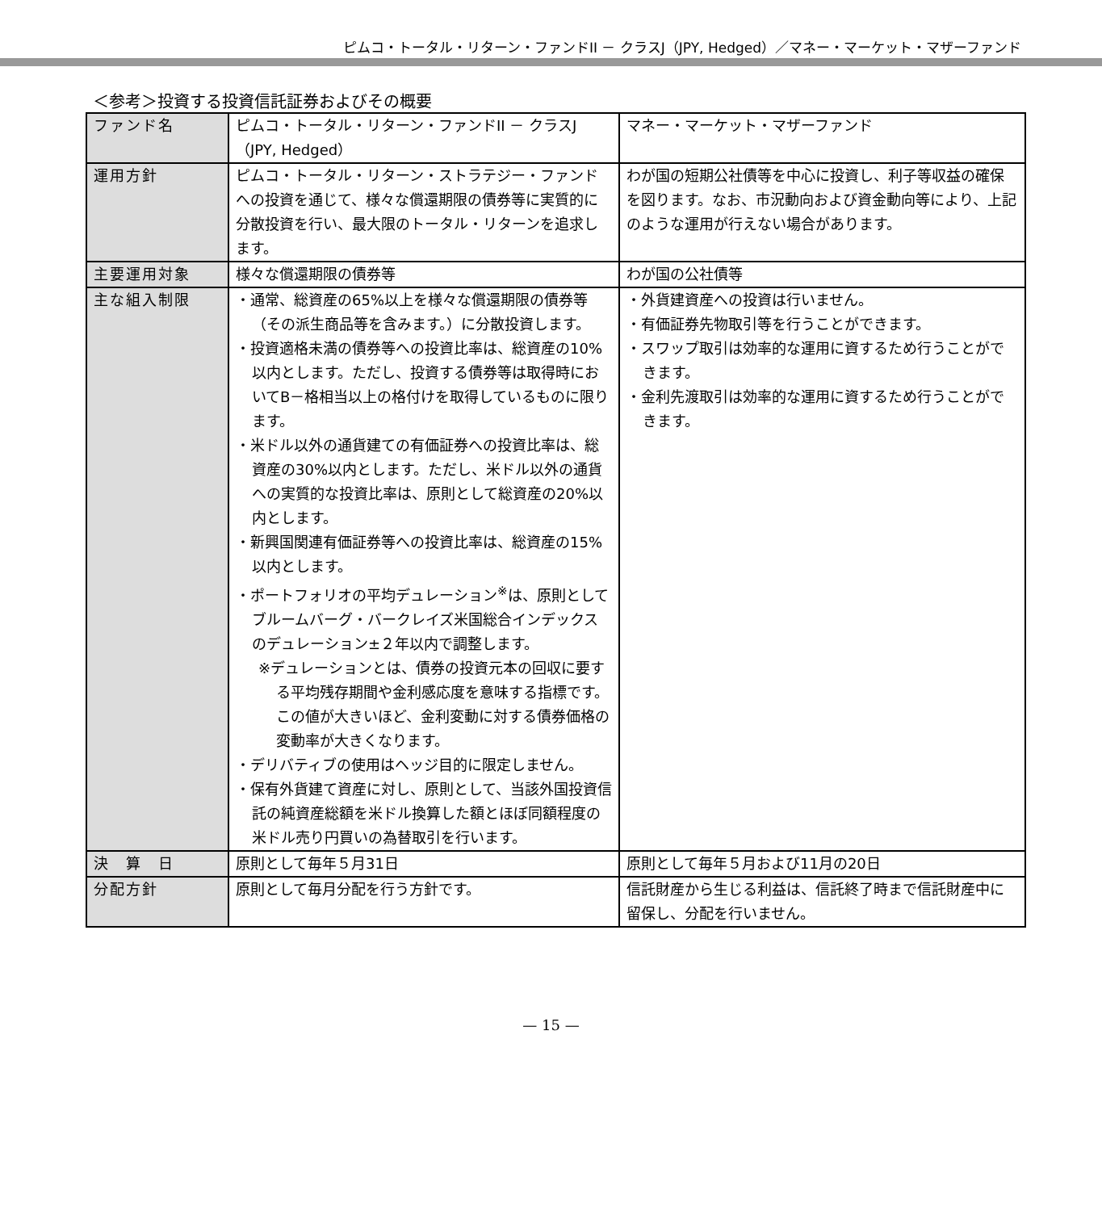ピムコ・トータル・リターン・ファンドII － クラスJ（JPY, Hedged）／マネー・マーケット・マザーファンド
＜参考＞投資する投資信託証券およびその概要
| ファンド名 | ピムコ・トータル・リターン・ファンドII － クラスJ（JPY, Hedged） | マネー・マーケット・マザーファンド |
| 運用方針 | ピムコ・トータル・リターン・ストラテジー・ファンドへの投資を通じて、様々な償還期限の債券等に実質的に分散投資を行い、最大限のトータル・リターンを追求します。 | わが国の短期公社債等を中心に投資し、利子等収益の確保を図ります。なお、市況動向および資金動向等により、上記のような運用が行えない場合があります。 |
| 主要運用対象 | 様々な償還期限の債券等 | わが国の公社債等 |
| 主な組入制限 | ・通常、総資産の65%以上を様々な償還期限の債券等（その派生商品等を含みます。）に分散投資します。 ・投資適格未満の債券等への投資比率は、総資産の10%以内とします。ただし、投資する債券等は取得時においてB－格相当以上の格付けを取得しているものに限ります。 ・米ドル以外の通貨建ての有価証券への投資比率は、総資産の30%以内とします。ただし、米ドル以外の通貨への実質的な投資比率は、原則として総資産の20%以内とします。 ・新興国関連有価証券等への投資比率は、総資産の15%以内とします。 ・ポートフォリオの平均デュレーション<sup>※</sup>は、原則としてブルームバーグ・バークレイズ米国総合インデックスのデュレーション±２年以内で調整します。 ※デュレーションとは、債券の投資元本の回収に要する平均残存期間や金利感応度を意味する指標です。この値が大きいほど、金利変動に対する債券価格の変動率が大きくなります。 ・デリバティブの使用はヘッジ目的に限定しません。 ・保有外貨建て資産に対し、原則として、当該外国投資信託の純資産総額を米ドル換算した額とほぼ同額程度の米ドル売り円買いの為替取引を行います。 | ・外貨建資産への投資は行いません。 ・有価証券先物取引等を行うことができます。 ・スワップ取引は効率的な運用に資するため行うことができます。 ・金利先渡取引は効率的な運用に資するため行うことができます。 |
| 決 算 日 | 原則として毎年５月31日 | 原則として毎年５月および11月の20日 |
| 分配方針 | 原則として毎月分配を行う方針です。 | 信託財産から生じる利益は、信託終了時まで信託財産中に留保し、分配を行いません。 |
— 15 —